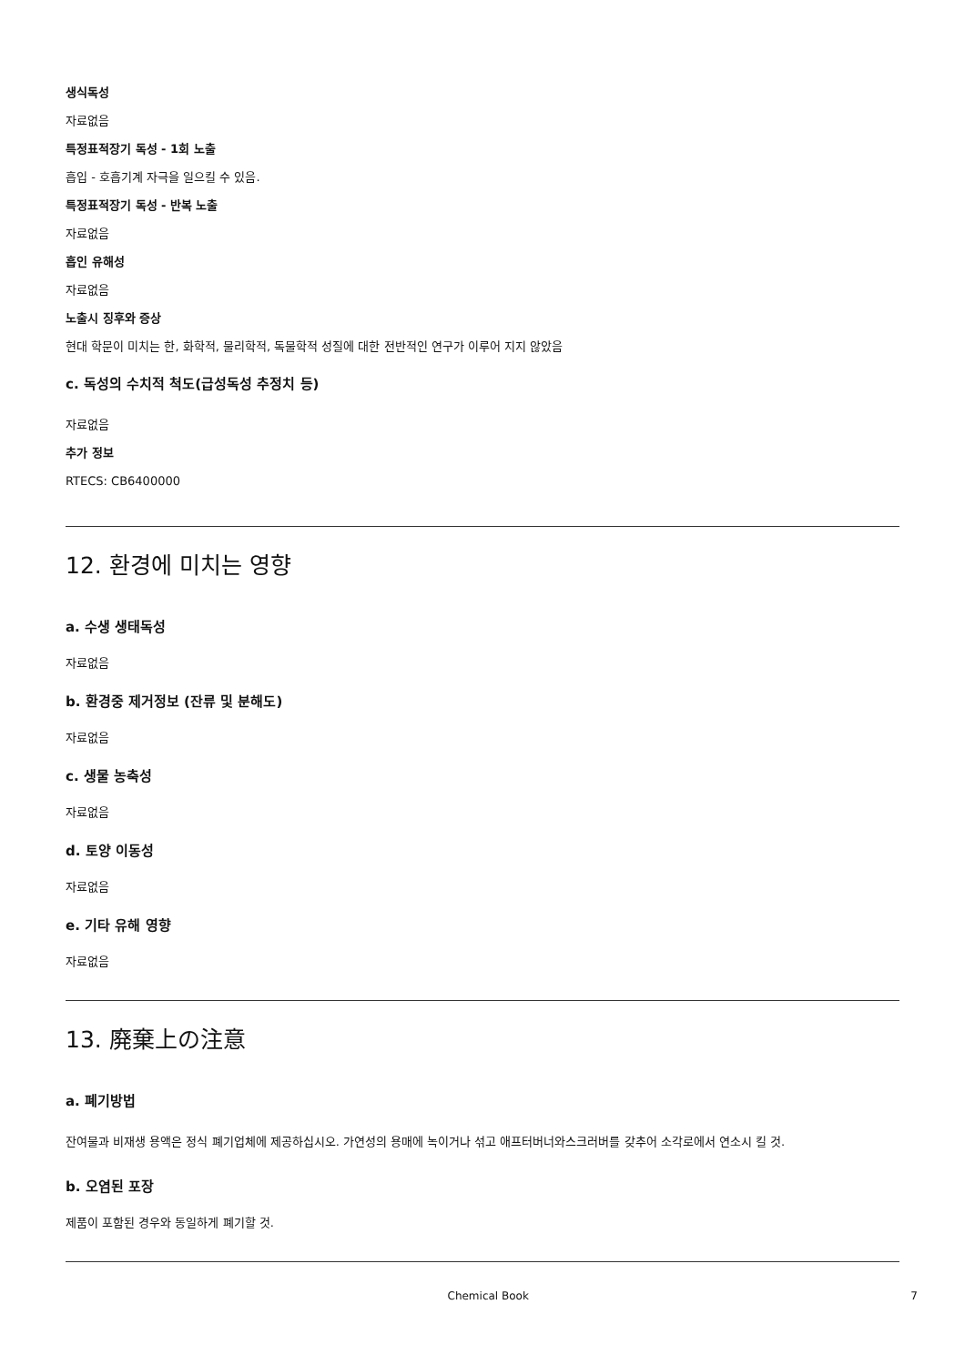생식독성
자료없음
특정표적장기 독성 - 1회 노출
흡입 - 호흡기계 자극을 일으킬 수 있음.
특정표적장기 독성 - 반복 노출
자료없음
흡인 유해성
자료없음
노출시 징후와 증상
현대 학문이 미치는 한, 화학적, 물리학적, 독물학적 성질에 대한 전반적인 연구가 이루어 지지 않았음
c. 독성의 수치적 척도(급성독성 추정치 등)
자료없음
추가 정보
RTECS: CB6400000
12. 환경에 미치는 영향
a. 수생 생태독성
자료없음
b. 환경중 제거정보 (잔류 및 분해도)
자료없음
c. 생물 농축성
자료없음
d. 토양 이동성
자료없음
e. 기타 유해 영향
자료없음
13. 廃棄上の注意
a. 폐기방법
잔여물과 비재생 용액은 정식 폐기업체에 제공하십시오. 가연성의 용매에 녹이거나 섞고 애프터버너와스크러버를 갖추어 소각로에서 연소시 킬 것.
b. 오염된 포장
제품이 포함된 경우와 동일하게 폐기할 것.
Chemical Book 7